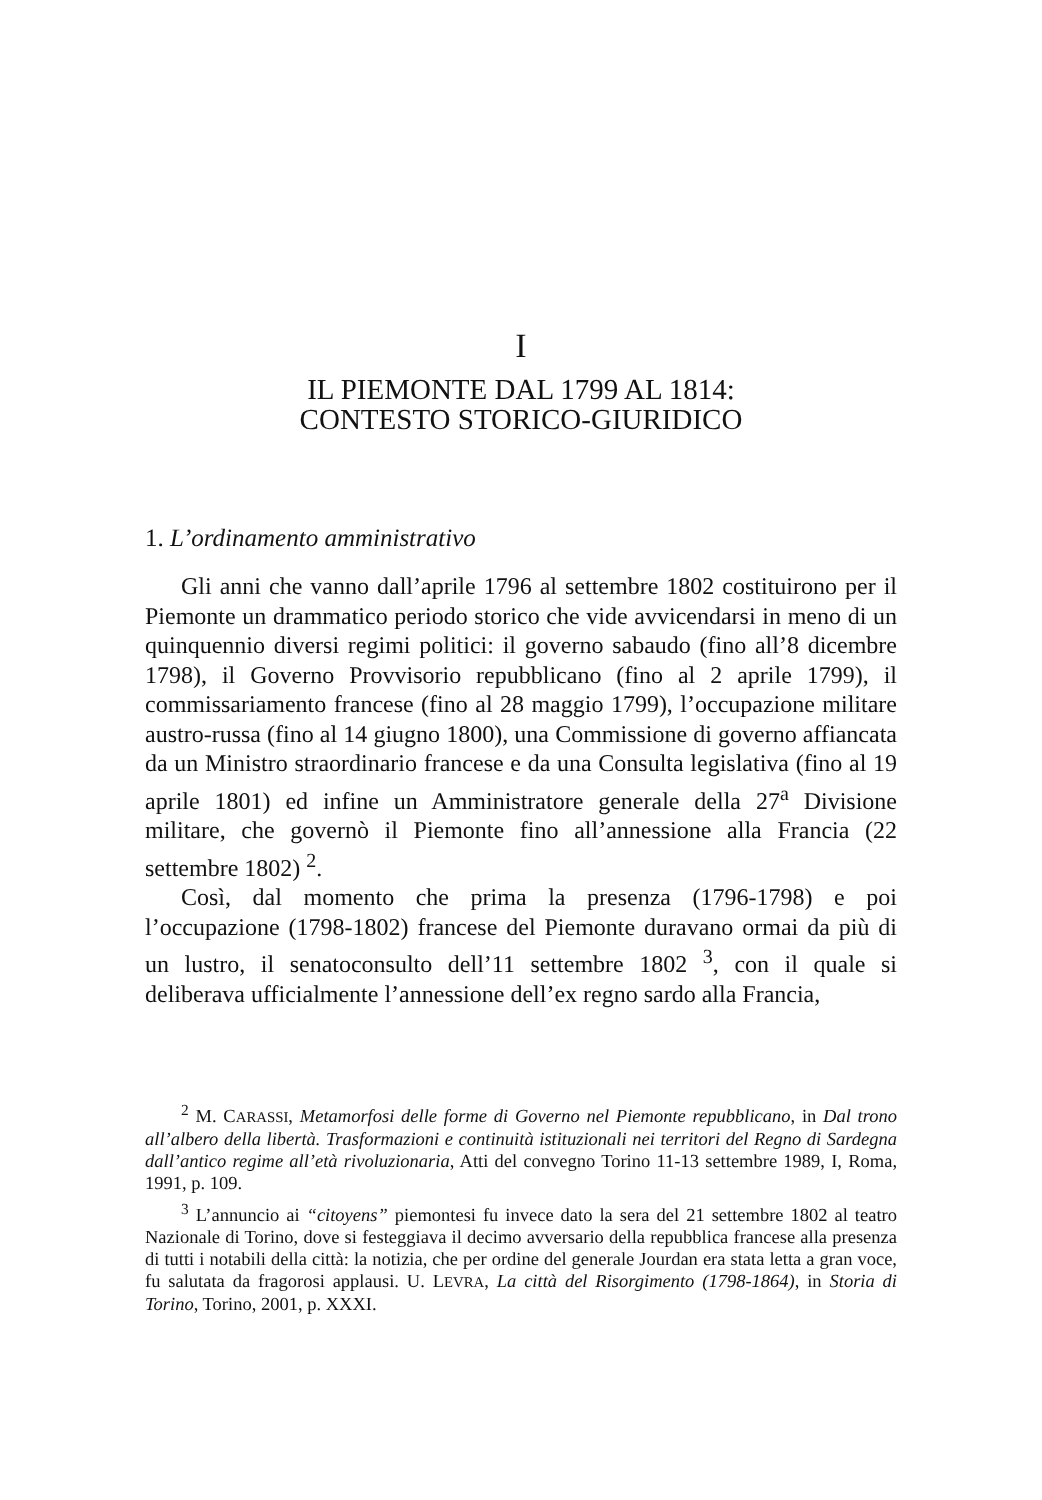I
IL PIEMONTE DAL 1799 AL 1814:
CONTESTO STORICO-GIURIDICO
1. L’ordinamento amministrativo
Gli anni che vanno dall’aprile 1796 al settembre 1802 costituirono per il Piemonte un drammatico periodo storico che vide avvicendarsi in meno di un quinquennio diversi regimi politici: il governo sabaudo (fino all’8 dicembre 1798), il Governo Provvisorio repubblicano (fino al 2 aprile 1799), il commissariamento francese (fino al 28 maggio 1799), l’occupazione militare austro-russa (fino al 14 giugno 1800), una Commissione di governo affiancata da un Ministro straordinario francese e da una Consulta legislativa (fino al 19 aprile 1801) ed infine un Amministratore generale della 27<sup>a</sup> Divisione militare, che governò il Piemonte fino all’annessione alla Francia (22 settembre 1802) <sup>2</sup>.
Così, dal momento che prima la presenza (1796-1798) e poi l’occupazione (1798-1802) francese del Piemonte duravano ormai da più di un lustro, il senatoconsulto dell’11 settembre 1802 <sup>3</sup>, con il quale si deliberava ufficialmente l’annessione dell’ex regno sardo alla Francia,
<sup>2</sup> M. CARASSI, Metamorfosi delle forme di Governo nel Piemonte repubblicano, in Dal trono all’albero della libertà. Trasformazioni e continuità istituzionali nei territori del Regno di Sardegna dall’antico regime all’età rivoluzionaria, Atti del convegno Torino 11-13 settembre 1989, I, Roma, 1991, p. 109.
<sup>3</sup> L’annuncio ai “citoyens” piemontesi fu invece dato la sera del 21 settembre 1802 al teatro Nazionale di Torino, dove si festeggiava il decimo avversario della repubblica francese alla presenza di tutti i notabili della città: la notizia, che per ordine del generale Jourdan era stata letta a gran voce, fu salutata da fragorosi applausi. U. LEVRA, La città del Risorgimento (1798-1864), in Storia di Torino, Torino, 2001, p. XXXI.